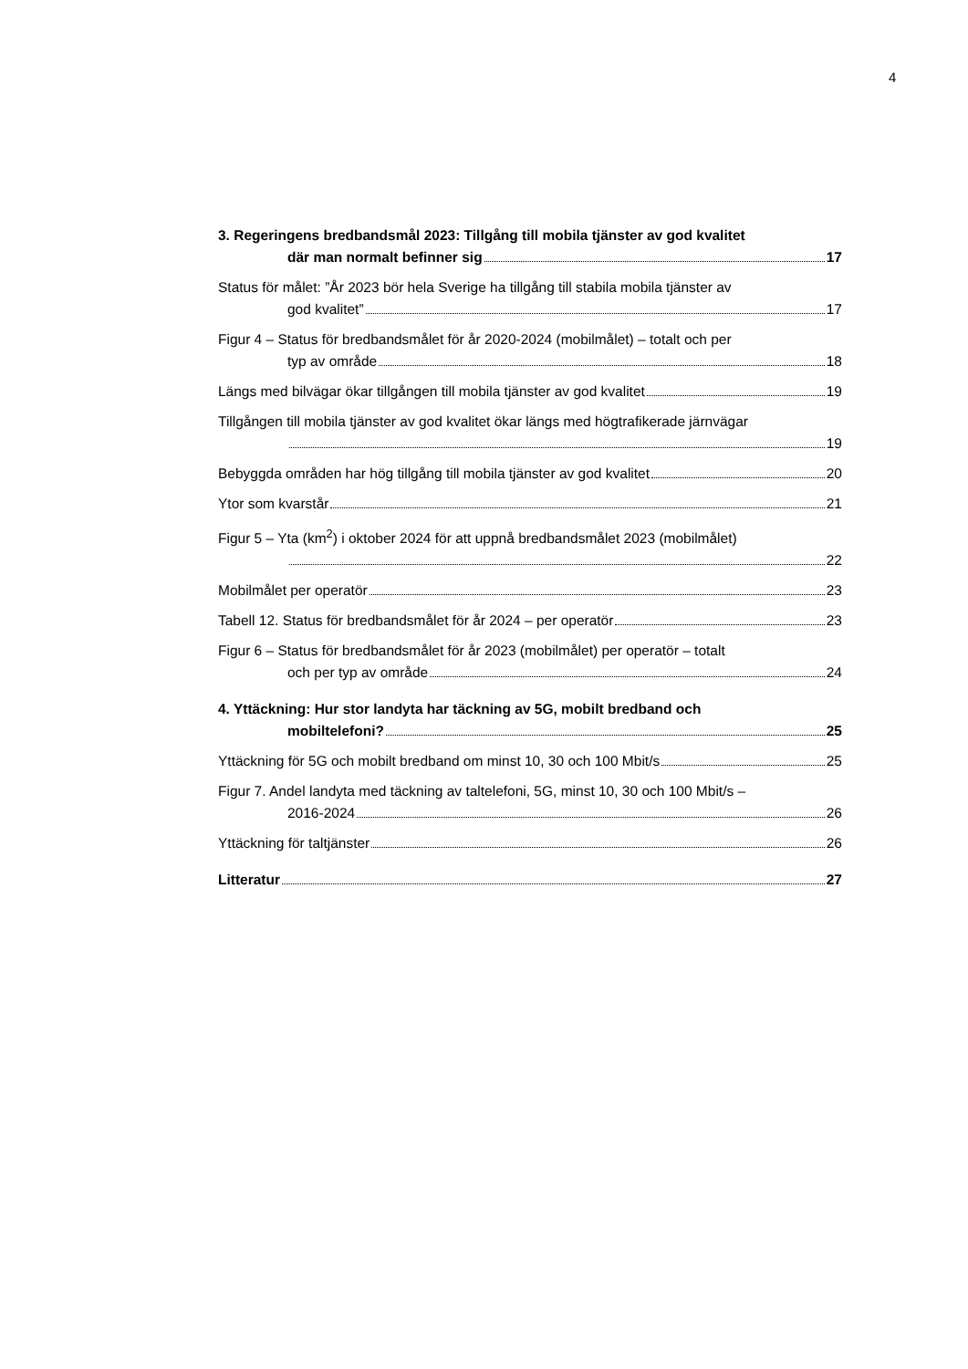4
3. Regeringens bredbandsmål 2023: Tillgång till mobila tjänster av god kvalitet
där man normalt befinner sig 17
Status för målet: ”År 2023 bör hela Sverige ha tillgång till stabila mobila tjänster av
god kvalitet” 17
Figur 4 – Status för bredbandsmålet för år 2020-2024 (mobilmålet) – totalt och per
typ av område 18
Längs med bilvägar ökar tillgången till mobila tjänster av god kvalitet 19
Tillgången till mobila tjänster av god kvalitet ökar längs med högtrafikerade järnvägar
19
Bebyggda områden har hög tillgång till mobila tjänster av god kvalitet 20
Ytor som kvarstår 21
Figur 5 – Yta (km<sup>2</sup>) i oktober 2024 för att uppnå bredbandsmålet 2023 (mobilmålet)
22
Mobilmålet per operatör 23
Tabell 12. Status för bredbandsmålet för år 2024 – per operatör 23
Figur 6 – Status för bredbandsmålet för år 2023 (mobilmålet) per operatör – totalt
och per typ av område 24
4. Yttäckning: Hur stor landyta har täckning av 5G, mobilt bredband och
mobiltelefoni? 25
Yttäckning för 5G och mobilt bredband om minst 10, 30 och 100 Mbit/s 25
Figur 7. Andel landyta med täckning av taltelefoni, 5G, minst 10, 30 och 100 Mbit/s –
2016-2024 26
Yttäckning för taltjänster 26
Litteratur 27